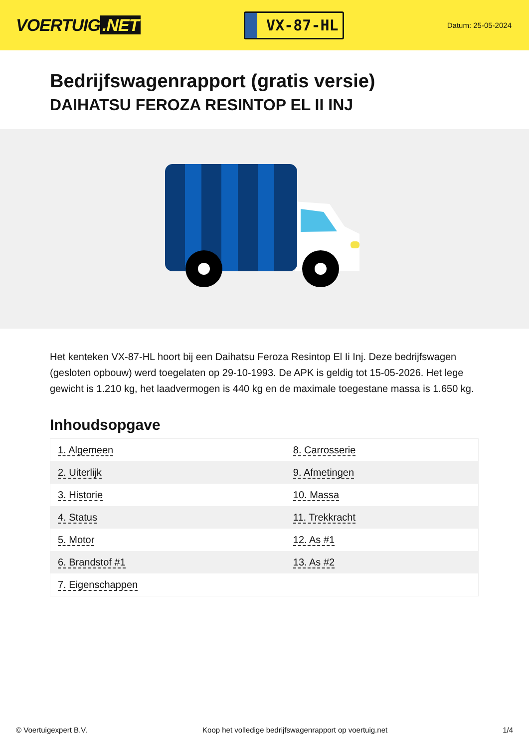VOERTUIG.NET
VX-87-HL
Datum: 25-05-2024
Bedrijfswagenrapport (gratis versie)
DAIHATSU FEROZA RESINTOP EL II INJ
Het kenteken VX-87-HL hoort bij een Daihatsu Feroza Resintop El Ii Inj. Deze bedrijfswagen (gesloten opbouw) werd toegelaten op 29-10-1993. De APK is geldig tot 15-05-2026. Het lege gewicht is 1.210 kg, het laadvermogen is 440 kg en de maximale toegestane massa is 1.650 kg.
Inhoudsopgave
| 1. Algemeen | 8. Carrosserie |
| 2. Uiterlijk | 9. Afmetingen |
| 3. Historie | 10. Massa |
| 4. Status | 11. Trekkracht |
| 5. Motor | 12. As #1 |
| 6. Brandstof #1 | 13. As #2 |
| 7. Eigenschappen | |
© Voertuigexpert B.V. Koop het volledige bedrijfswagenrapport op voertuig.net 1/4